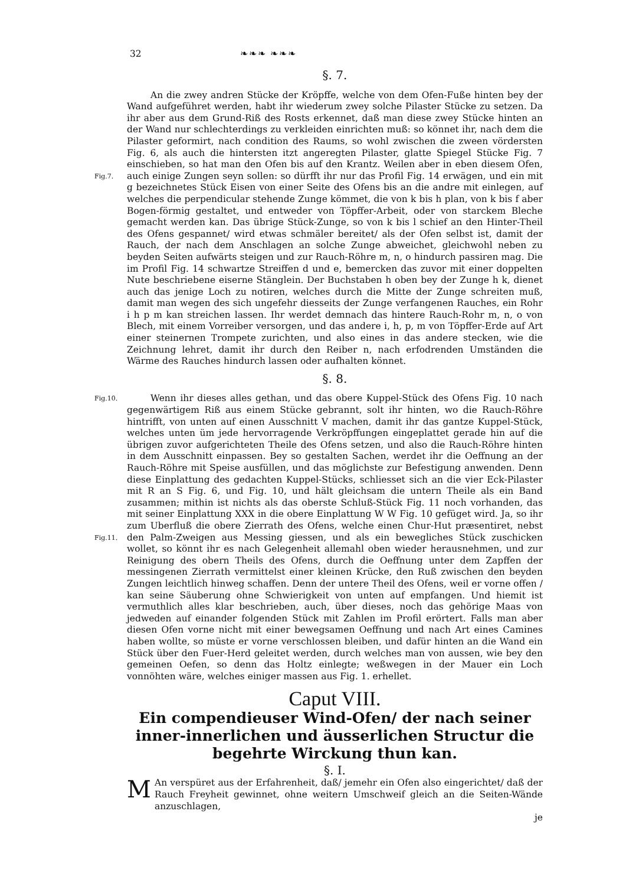32 ❧❧❧ ❧❧❧
§. 7.
Fig.7.
An die zwey andren Stücke der Kröpffe, welche von dem Ofen-Fuße hinten bey der Wand aufgeführet werden, habt ihr wiederum zwey solche Pilaster Stücke zu setzen. Da ihr aber aus dem Grund-Riß des Rosts erkennet, daß man diese zwey Stücke hinten an der Wand nur schlechterdings zu verkleiden einrichten muß: so könnet ihr, nach dem die Pilaster geformirt, nach condition des Raums, so wohl zwischen die zween vördersten Fig. 6, als auch die hintersten itzt angeregten Pilaster, glatte Spiegel Stücke Fig. 7 einschieben, so hat man den Ofen bis auf den Krantz. Weilen aber in eben diesem Ofen, auch einige Zungen seyn sollen: so dürfft ihr nur das Profil Fig. 14 erwägen, und ein mit g bezeichnetes Stück Eisen von einer Seite des Ofens bis an die andre mit einlegen, auf welches die perpendicular stehende Zunge kömmet, die von k bis h plan, von k bis f aber Bogen-förmig gestaltet, und entweder von Töpffer-Arbeit, oder von starckem Bleche gemacht werden kan. Das übrige Stück-Zunge, so von k bis l schief an den Hinter-Theil des Ofens gespannet/ wird etwas schmäler bereitet/ als der Ofen selbst ist, damit der Rauch, der nach dem Anschlagen an solche Zunge abweichet, gleichwohl neben zu beyden Seiten aufwärts steigen und zur Rauch-Röhre m, n, o hindurch passiren mag. Die im Profil Fig. 14 schwartze Streiffen d und e, bemercken das zuvor mit einer doppelten Nute beschriebene eiserne Stänglein. Der Buchstaben h oben bey der Zunge h k, dienet auch das jenige Loch zu notiren, welches durch die Mitte der Zunge schreiten muß, damit man wegen des sich ungefehr diesseits der Zunge verfangenen Rauches, ein Rohr i h p m kan streichen lassen. Ihr werdet demnach das hintere Rauch-Rohr m, n, o von Blech, mit einem Vorreiber versorgen, und das andere i, h, p, m von Töpffer-Erde auf Art einer steinernen Trompete zurichten, und also eines in das andere stecken, wie die Zeichnung lehret, damit ihr durch den Reiber n, nach erfodrenden Umständen die Wärme des Rauches hindurch lassen oder aufhalten könnet.
§. 8.
Fig.10.
Fig.11.
Wenn ihr dieses alles gethan, und das obere Kuppel-Stück des Ofens Fig. 10 nach gegenwärtigem Riß aus einem Stücke gebrannt, solt ihr hinten, wo die Rauch-Röhre hintrifft, von unten auf einen Ausschnitt V machen, damit ihr das gantze Kuppel-Stück, welches unten üm jede hervorragende Verkröpffungen eingeplattet gerade hin auf die übrigen zuvor aufgerichteten Theile des Ofens setzen, und also die Rauch-Röhre hinten in dem Ausschnitt einpassen. Bey so gestalten Sachen, werdet ihr die Oeffnung an der Rauch-Röhre mit Speise ausfüllen, und das möglichste zur Befestigung anwenden. Denn diese Einplattung des gedachten Kuppel-Stücks, schliesset sich an die vier Eck-Pilaster mit R an S Fig. 6, und Fig. 10, und hält gleichsam die untern Theile als ein Band zusammen; mithin ist nichts als das oberste Schluß-Stück Fig. 11 noch vorhanden, das mit seiner Einplattung XXX in die obere Einplattung W W Fig. 10 gefüget wird. Ja, so ihr zum Uberfluß die obere Zierrath des Ofens, welche einen Chur-Hut præsentiret, nebst den Palm-Zweigen aus Messing giessen, und als ein bewegliches Stück zuschicken wollet, so könnt ihr es nach Gelegenheit allemahl oben wieder herausnehmen, und zur Reinigung des obern Theils des Ofens, durch die Oeffnung unter dem Zapffen der messingenen Zierrath vermittelst einer kleinen Krücke, den Ruß zwischen den beyden Zungen leichtlich hinweg schaffen. Denn der untere Theil des Ofens, weil er vorne offen / kan seine Säuberung ohne Schwierigkeit von unten auf empfangen. Und hiemit ist vermuthlich alles klar beschrieben, auch, über dieses, noch das gehörige Maas von jedweden auf einander folgenden Stück mit Zahlen im Profil erörtert. Falls man aber diesen Ofen vorne nicht mit einer bewegsamen Oeffnung und nach Art eines Camines haben wollte, so müste er vorne verschlossen bleiben, und dafür hinten an die Wand ein Stück über den Fuer-Herd geleitet werden, durch welches man von aussen, wie bey den gemeinen Oefen, so denn das Holtz einlegte; weßwegen in der Mauer ein Loch vonnöhten wäre, welches einiger massen aus Fig. 1. erhellet.
Caput VIII.
Ein compendieuser Wind-Ofen/ der nach seiner inner-innerlichen und äusserlichen Structur die begehrte Wirckung thun kan.
§. I.
MAn verspüret aus der Erfahrenheit, daß/ jemehr ein Ofen also eingerichtet/ daß der Rauch Freyheit gewinnet, ohne weitern Umschweif gleich an die Seiten-Wände anzuschlagen,
je